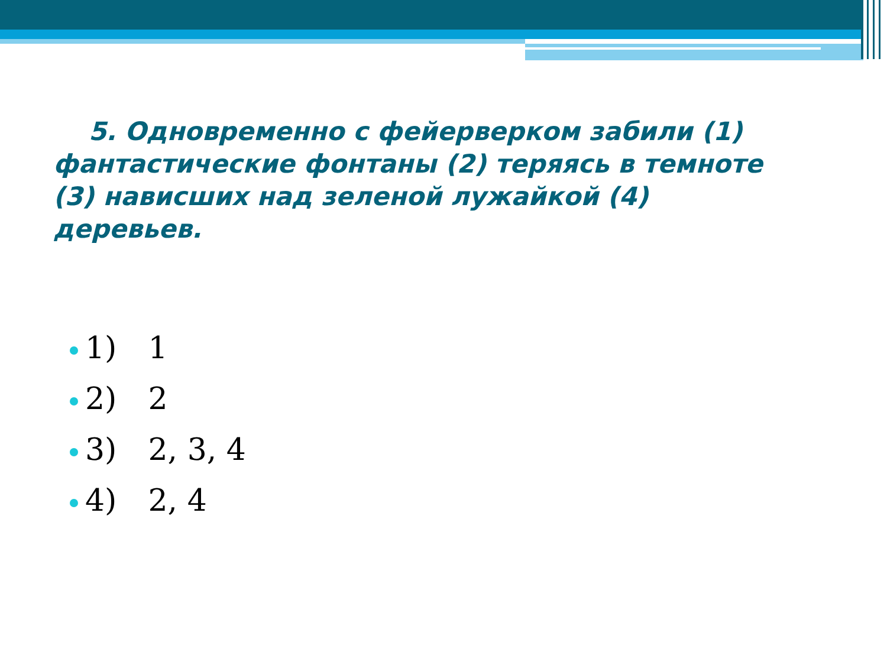5. Одновременно с фейерверком забили (1) фантастические фонтаны (2) теряясь в темноте (3) нависших над зеленой лужайкой (4) деревьев.
1) 1
2) 2
3) 2, 3, 4
4) 2, 4